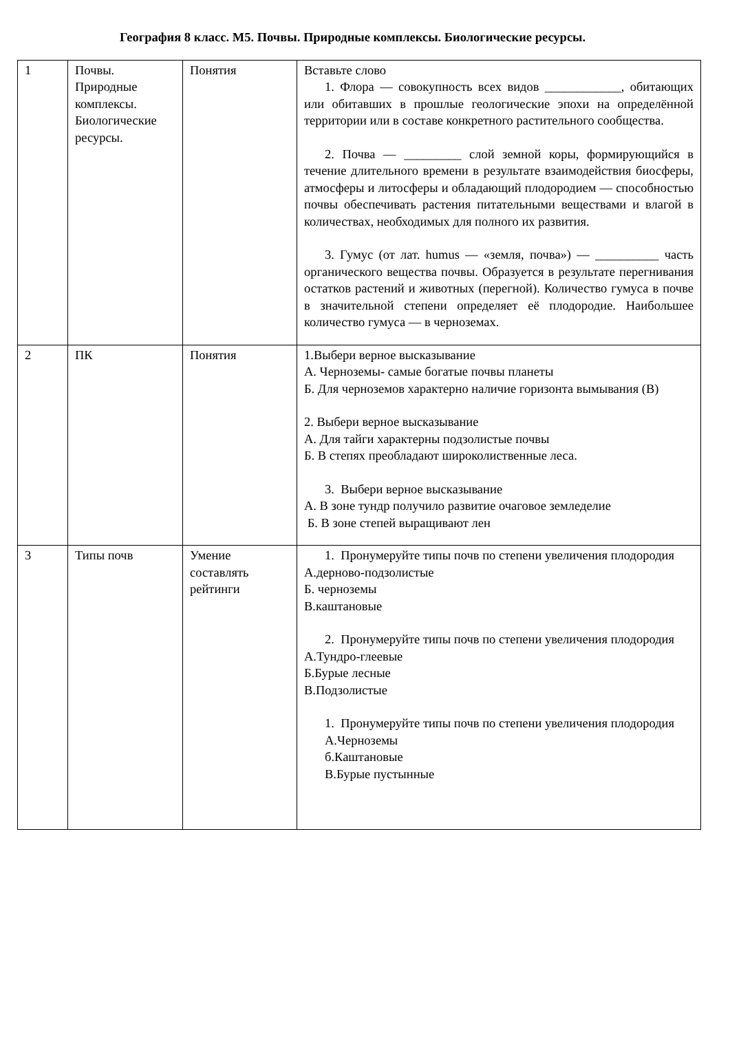География 8 класс. М5. Почвы. Природные комплексы. Биологические ресурсы.
| 1 | Почвы. Природные комплексы. Биологические ресурсы. | Понятия | Вставьте слово 1. Флора — совокупность всех видов ____________, обитающих или обитавших в прошлые геологические эпохи на определённой территории или в составе конкретного растительного сообщества. 2. Почва — _________ слой земной коры, формирующийся в течение длительного времени в результате взаимодействия биосферы, атмосферы и литосферы и обладающий плодородием — способностью почвы обеспечивать растения питательными веществами и влагой в количествах, необходимых для полного их развития. 3. Гумус (от лат. humus — «земля, почва») — __________ часть органического вещества почвы. Образуется в результате перегнивания остатков растений и животных (перегной). Количество гумуса в почве в значительной степени определяет её плодородие. Наибольшее количество гумуса — в черноземах. |
| 2 | ПК | Понятия | 1.Выбери верное высказывание А. Черноземы- самые богатые почвы планеты Б. Для черноземов характерно наличие горизонта вымывания (В) 2. Выбери верное высказывание А. Для тайги характерны подзолистые почвы Б. В степях преобладают широколиственные леса. 3. Выбери верное высказывание А. В зоне тундр получило развитие очаговое земледелие Б. В зоне степей выращивают лен |
| 3 | Типы почв | Умение составлять рейтинги | 1. Пронумеруйте типы почв по степени увеличения плодородия А.дерново-подзолистые Б. черноземы В.каштановые 2. Пронумеруйте типы почв по степени увеличения плодородия А.Тундро-глеевые Б.Бурые лесные В.Подзолистые 1. Пронумеруйте типы почв по степени увеличения плодородия А.Черноземы б.Каштановые В.Бурые пустынные |